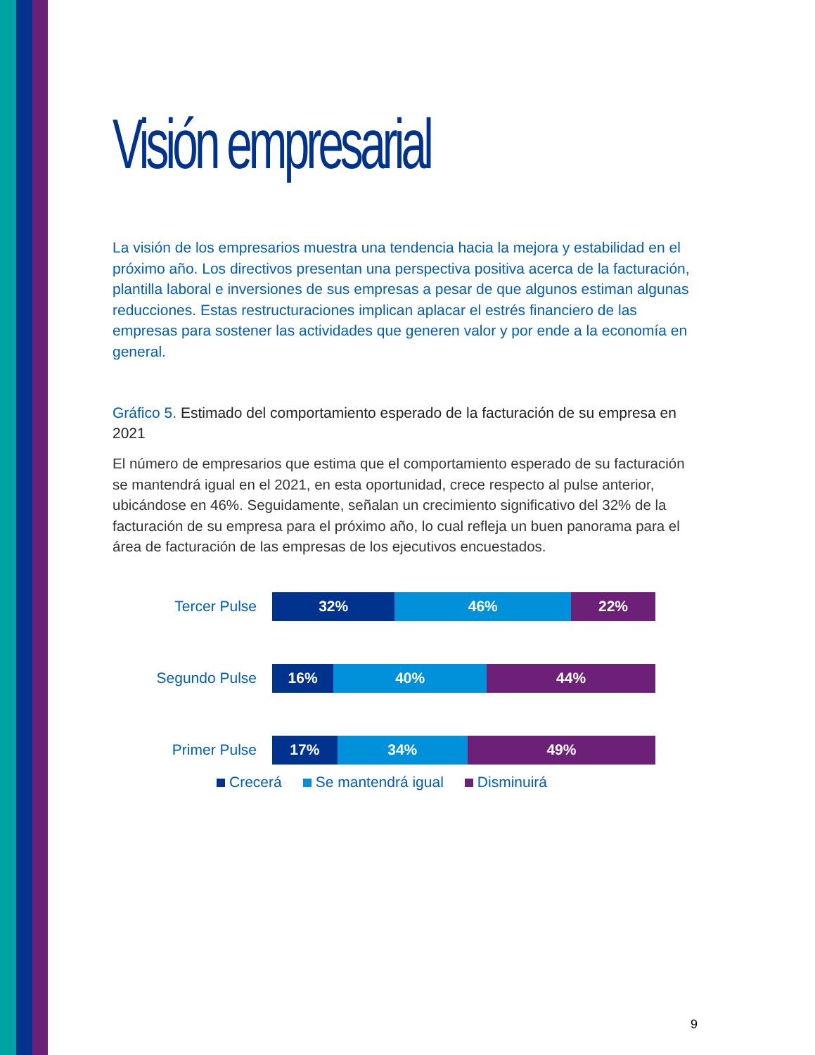Visión empresarial
La visión de los empresarios muestra una tendencia hacia la mejora y estabilidad en el próximo año. Los directivos presentan una perspectiva positiva acerca de la facturación, plantilla laboral e inversiones de sus empresas a pesar de que algunos estiman algunas reducciones. Estas restructuraciones implican aplacar el estrés financiero de las empresas para sostener las actividades que generen valor y por ende a la economía en general.
Gráfico 5. Estimado del comportamiento esperado de la facturación de su empresa en 2021
El número de empresarios que estima que el comportamiento esperado de su facturación se mantendrá igual en el 2021, en esta oportunidad, crece respecto al pulse anterior, ubicándose en 46%. Seguidamente, señalan un crecimiento significativo del 32% de la facturación de su empresa para el próximo año, lo cual refleja un buen panorama para el área de facturación de las empresas de los ejecutivos encuestados.
Tercer Pulse
32% 46% 22%
Segundo Pulse
16% 40% 44%
Primer Pulse
17% 34% 49%
Crecerá Se mantendrá igual Disminuirá
9